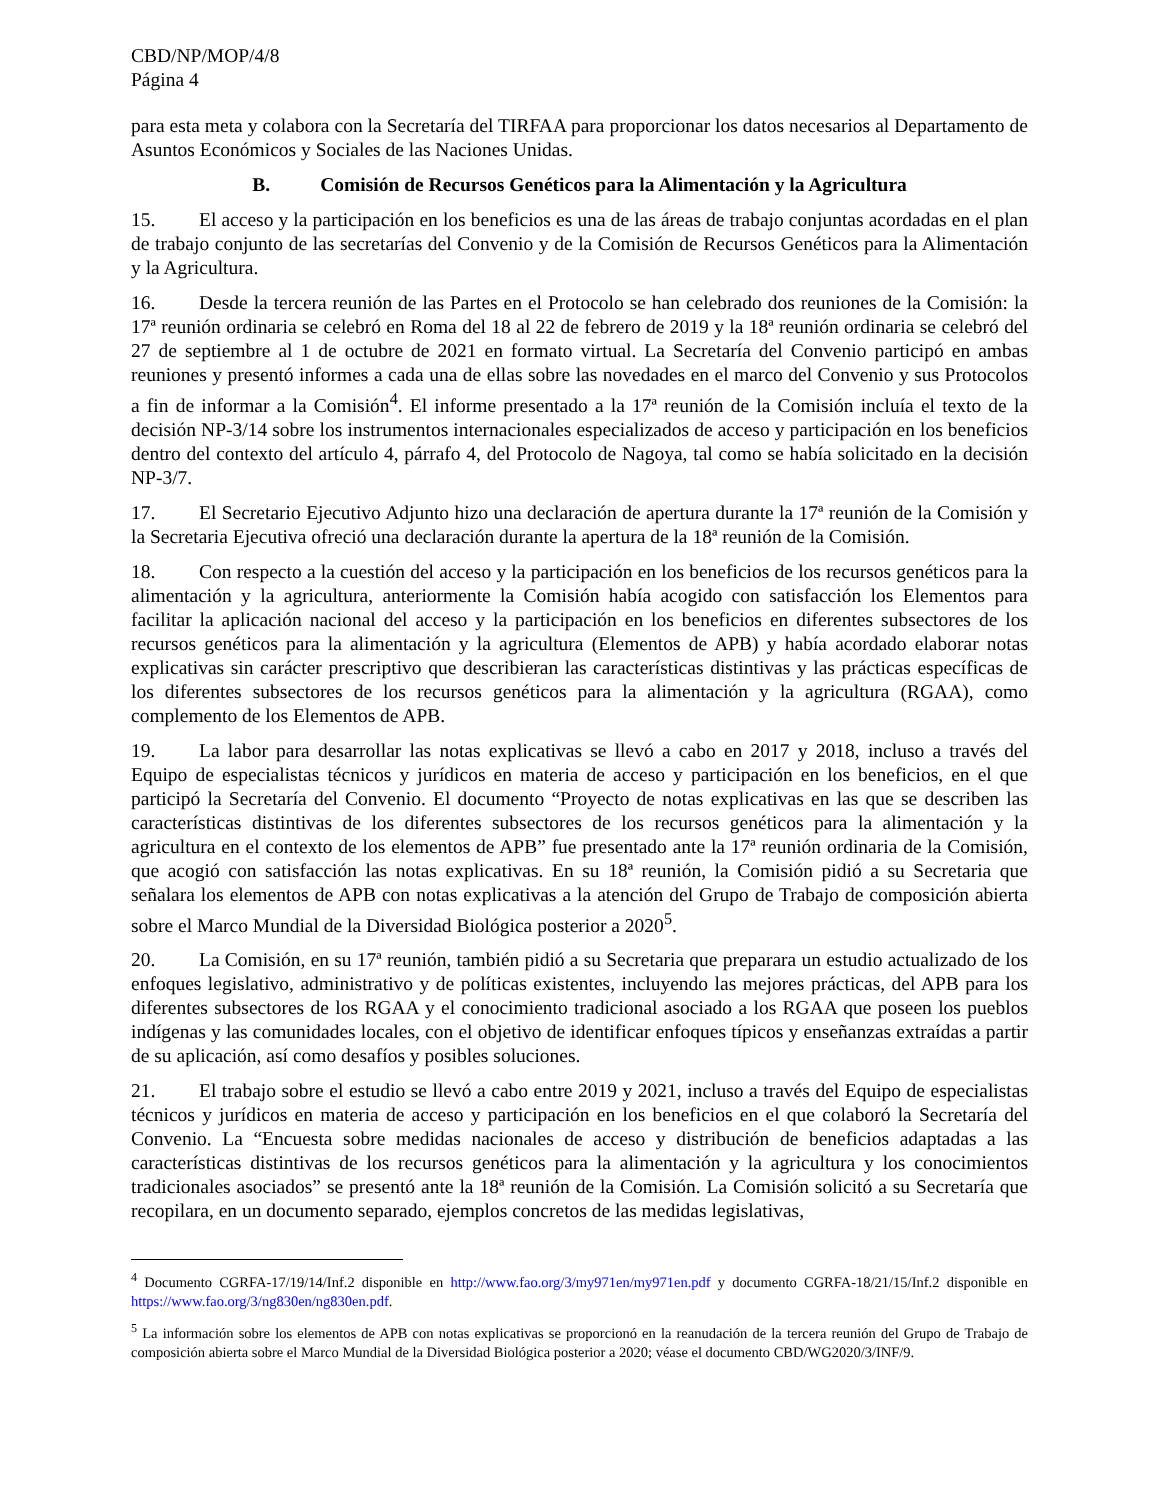CBD/NP/MOP/4/8
Página 4
para esta meta y colabora con la Secretaría del TIRFAA para proporcionar los datos necesarios al Departamento de Asuntos Económicos y Sociales de las Naciones Unidas.
B. Comisión de Recursos Genéticos para la Alimentación y la Agricultura
15. El acceso y la participación en los beneficios es una de las áreas de trabajo conjuntas acordadas en el plan de trabajo conjunto de las secretarías del Convenio y de la Comisión de Recursos Genéticos para la Alimentación y la Agricultura.
16. Desde la tercera reunión de las Partes en el Protocolo se han celebrado dos reuniones de la Comisión: la 17ª reunión ordinaria se celebró en Roma del 18 al 22 de febrero de 2019 y la 18ª reunión ordinaria se celebró del 27 de septiembre al 1 de octubre de 2021 en formato virtual. La Secretaría del Convenio participó en ambas reuniones y presentó informes a cada una de ellas sobre las novedades en el marco del Convenio y sus Protocolos a fin de informar a la Comisión<sup>4</sup>. El informe presentado a la 17ª reunión de la Comisión incluía el texto de la decisión NP-3/14 sobre los instrumentos internacionales especializados de acceso y participación en los beneficios dentro del contexto del artículo 4, párrafo 4, del Protocolo de Nagoya, tal como se había solicitado en la decisión NP-3/7.
17. El Secretario Ejecutivo Adjunto hizo una declaración de apertura durante la 17ª reunión de la Comisión y la Secretaria Ejecutiva ofreció una declaración durante la apertura de la 18ª reunión de la Comisión.
18. Con respecto a la cuestión del acceso y la participación en los beneficios de los recursos genéticos para la alimentación y la agricultura, anteriormente la Comisión había acogido con satisfacción los Elementos para facilitar la aplicación nacional del acceso y la participación en los beneficios en diferentes subsectores de los recursos genéticos para la alimentación y la agricultura (Elementos de APB) y había acordado elaborar notas explicativas sin carácter prescriptivo que describieran las características distintivas y las prácticas específicas de los diferentes subsectores de los recursos genéticos para la alimentación y la agricultura (RGAA), como complemento de los Elementos de APB.
19. La labor para desarrollar las notas explicativas se llevó a cabo en 2017 y 2018, incluso a través del Equipo de especialistas técnicos y jurídicos en materia de acceso y participación en los beneficios, en el que participó la Secretaría del Convenio. El documento “Proyecto de notas explicativas en las que se describen las características distintivas de los diferentes subsectores de los recursos genéticos para la alimentación y la agricultura en el contexto de los elementos de APB” fue presentado ante la 17ª reunión ordinaria de la Comisión, que acogió con satisfacción las notas explicativas. En su 18ª reunión, la Comisión pidió a su Secretaria que señalara los elementos de APB con notas explicativas a la atención del Grupo de Trabajo de composición abierta sobre el Marco Mundial de la Diversidad Biológica posterior a 2020<sup>5</sup>.
20. La Comisión, en su 17ª reunión, también pidió a su Secretaria que preparara un estudio actualizado de los enfoques legislativo, administrativo y de políticas existentes, incluyendo las mejores prácticas, del APB para los diferentes subsectores de los RGAA y el conocimiento tradicional asociado a los RGAA que poseen los pueblos indígenas y las comunidades locales, con el objetivo de identificar enfoques típicos y enseñanzas extraídas a partir de su aplicación, así como desafíos y posibles soluciones.
21. El trabajo sobre el estudio se llevó a cabo entre 2019 y 2021, incluso a través del Equipo de especialistas técnicos y jurídicos en materia de acceso y participación en los beneficios en el que colaboró la Secretaría del Convenio. La “Encuesta sobre medidas nacionales de acceso y distribución de beneficios adaptadas a las características distintivas de los recursos genéticos para la alimentación y la agricultura y los conocimientos tradicionales asociados” se presentó ante la 18ª reunión de la Comisión. La Comisión solicitó a su Secretaría que recopilara, en un documento separado, ejemplos concretos de las medidas legislativas,
<sup>4</sup> Documento CGRFA-17/19/14/Inf.2 disponible en http://www.fao.org/3/my971en/my971en.pdf y documento CGRFA-18/21/15/Inf.2 disponible en https://www.fao.org/3/ng830en/ng830en.pdf.
<sup>5</sup> La información sobre los elementos de APB con notas explicativas se proporcionó en la reanudación de la tercera reunión del Grupo de Trabajo de composición abierta sobre el Marco Mundial de la Diversidad Biológica posterior a 2020; véase el documento CBD/WG2020/3/INF/9.